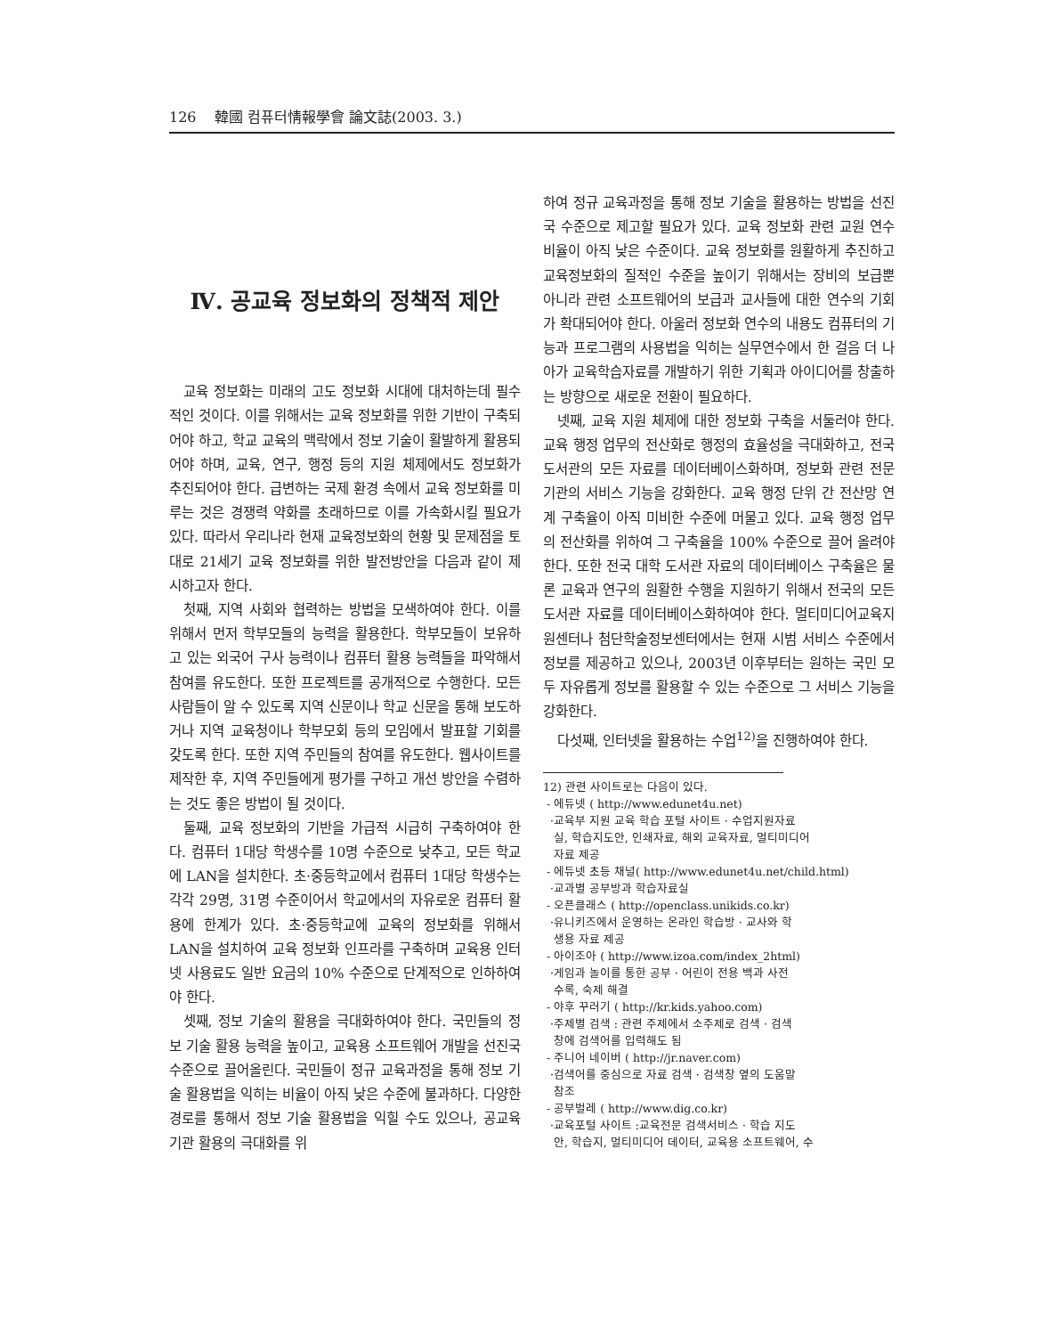126 韓國 컴퓨터情報學會 論文誌(2003. 3.)
Ⅳ. 공교육 정보화의 정책적 제안
교육 정보화는 미래의 고도 정보화 시대에 대처하는데 필수적인 것이다. 이를 위해서는 교육 정보화를 위한 기반이 구축되어야 하고, 학교 교육의 맥락에서 정보 기술이 활발하게 활용되어야 하며, 교육, 연구, 행정 등의 지원 체제에서도 정보화가 추진되어야 한다. 급변하는 국제 환경 속에서 교육 정보화를 미루는 것은 경쟁력 약화를 초래하므로 이를 가속화시킬 필요가 있다. 따라서 우리나라 현재 교육정보화의 현황 및 문제점을 토대로 21세기 교육 정보화를 위한 발전방안을 다음과 같이 제시하고자 한다.
첫째, 지역 사회와 협력하는 방법을 모색하여야 한다. 이를 위해서 먼저 학부모들의 능력을 활용한다. 학부모들이 보유하고 있는 외국어 구사 능력이나 컴퓨터 활용 능력들을 파악해서 참여를 유도한다. 또한 프로젝트를 공개적으로 수행한다. 모든 사람들이 알 수 있도록 지역 신문이나 학교 신문을 통해 보도하거나 지역 교육청이나 학부모회 등의 모임에서 발표할 기회를 갖도록 한다. 또한 지역 주민들의 참여를 유도한다. 웹사이트를 제작한 후, 지역 주민들에게 평가를 구하고 개선 방안을 수렴하는 것도 좋은 방법이 될 것이다.
둘째, 교육 정보화의 기반을 가급적 시급히 구축하여야 한다. 컴퓨터 1대당 학생수를 10명 수준으로 낮추고, 모든 학교에 LAN을 설치한다. 초·중등학교에서 컴퓨터 1대당 학생수는 각각 29명, 31명 수준이어서 학교에서의 자유로운 컴퓨터 활용에 한계가 있다. 초·중등학교에 교육의 정보화를 위해서 LAN을 설치하여 교육 정보화 인프라를 구축하며 교육용 인터넷 사용료도 일반 요금의 10% 수준으로 단계적으로 인하하여야 한다.
셋째, 정보 기술의 활용을 극대화하여야 한다. 국민들의 정보 기술 활용 능력을 높이고, 교육용 소프트웨어 개발을 선진국 수준으로 끌어올린다. 국민들이 정규 교육과정을 통해 정보 기술 활용법을 익히는 비율이 아직 낮은 수준에 불과하다. 다양한 경로를 통해서 정보 기술 활용법을 익힐 수도 있으나, 공교육 기관 활용의 극대화를 위
하여 정규 교육과정을 통해 정보 기술을 활용하는 방법을 선진국 수준으로 제고할 필요가 있다. 교육 정보화 관련 교원 연수 비율이 아직 낮은 수준이다. 교육 정보화를 원활하게 추진하고 교육정보화의 질적인 수준을 높이기 위해서는 장비의 보급뿐 아니라 관련 소프트웨어의 보급과 교사들에 대한 연수의 기회가 확대되어야 한다. 아울러 정보화 연수의 내용도 컴퓨터의 기능과 프로그램의 사용법을 익히는 실무연수에서 한 걸음 더 나아가 교육학습자료를 개발하기 위한 기획과 아이디어를 창출하는 방향으로 새로운 전환이 필요하다.
넷째, 교육 지원 체제에 대한 정보화 구축을 서둘러야 한다. 교육 행정 업무의 전산화로 행정의 효율성을 극대화하고, 전국 도서관의 모든 자료를 데이터베이스화하며, 정보화 관련 전문 기관의 서비스 기능을 강화한다. 교육 행정 단위 간 전산망 연계 구축율이 아직 미비한 수준에 머물고 있다. 교육 행정 업무의 전산화를 위하여 그 구축율을 100% 수준으로 끌어 올려야 한다. 또한 전국 대학 도서관 자료의 데이터베이스 구축율은 물론 교육과 연구의 원활한 수행을 지원하기 위해서 전국의 모든 도서관 자료를 데이터베이스화하여야 한다. 멀티미디어교육지원센터나 첨단학술정보센터에서는 현재 시범 서비스 수준에서 정보를 제공하고 있으나, 2003년 이후부터는 원하는 국민 모두 자유롭게 정보를 활용할 수 있는 수준으로 그 서비스 기능을 강화한다.
다섯째, 인터넷을 활용하는 수업<sup>12)</sup>을 진행하여야 한다.
12) 관련 사이트로는 다음이 있다.
- 에듀넷 ( http://www.edunet4u.net)
·교육부 지원 교육 학습 포털 사이트 · 수업지원자료
실, 학습지도안, 인쇄자료, 해외 교육자료, 멀티미디어
자료 제공
- 에듀넷 초등 채널( http://www.edunet4u.net/child.html)
·교과별 공부방과 학습자료실
- 오픈클래스 ( http://openclass.unikids.co.kr)
·유니키즈에서 운영하는 온라인 학습방 · 교사와 학
생용 자료 제공
- 아이조아 ( http://www.izoa.com/index_2html)
·게임과 놀이를 통한 공부 · 어린이 전용 백과 사전
수록, 숙제 해결
- 야후 꾸러기 ( http://kr.kids.yahoo.com)
·주제별 검색 : 관련 주제에서 소주제로 검색 · 검색
창에 검색어를 입력해도 됨
- 주니어 네이버 ( http://jr.naver.com)
·검색어를 중심으로 자료 검색 · 검색창 옆의 도움말
참조
- 공부벌레 ( http://www.dig.co.kr)
·교육포털 사이트 :교육전문 검색서비스 · 학습 지도
안, 학습지, 멀티미디어 데이터, 교육용 소프트웨어, 수